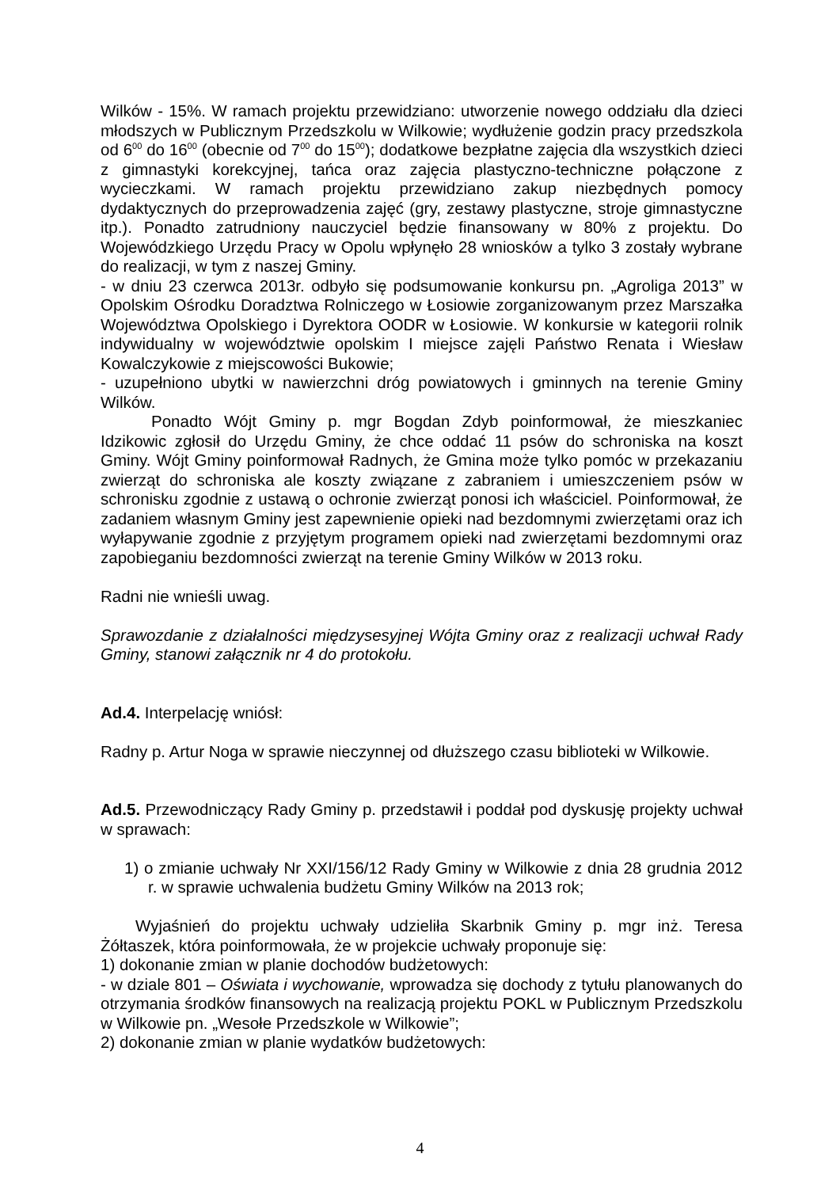Wilków - 15%. W ramach projektu przewidziano: utworzenie nowego oddziału dla dzieci młodszych w Publicznym Przedszkolu w Wilkowie; wydłużenie godzin pracy przedszkola od 6<sup>00</sup> do 16<sup>00</sup> (obecnie od 7<sup>00</sup> do 15<sup>00</sup>); dodatkowe bezpłatne zajęcia dla wszystkich dzieci z gimnastyki korekcyjnej, tańca oraz zajęcia plastyczno-techniczne połączone z wycieczkami. W ramach projektu przewidziano zakup niezbędnych pomocy dydaktycznych do przeprowadzenia zajęć (gry, zestawy plastyczne, stroje gimnastyczne itp.). Ponadto zatrudniony nauczyciel będzie finansowany w 80% z projektu. Do Wojewódzkiego Urzędu Pracy w Opolu wpłynęło 28 wniosków a tylko 3 zostały wybrane do realizacji, w tym z naszej Gminy.
- w dniu 23 czerwca 2013r. odbyło się podsumowanie konkursu pn. „Agroliga 2013” w Opolskim Ośrodku Doradztwa Rolniczego w Łosiowie zorganizowanym przez Marszałka Województwa Opolskiego i Dyrektora OODR w Łosiowie. W konkursie w kategorii rolnik indywidualny w województwie opolskim I miejsce zajęli Państwo Renata i Wiesław Kowalczykowie z miejscowości Bukowie;
- uzupełniono ubytki w nawierzchni dróg powiatowych i gminnych na terenie Gminy Wilków.
Ponadto Wójt Gminy p. mgr Bogdan Zdyb poinformował, że mieszkaniec Idzikowic zgłosił do Urzędu Gminy, że chce oddać 11 psów do schroniska na koszt Gminy. Wójt Gminy poinformował Radnych, że Gmina może tylko pomóc w przekazaniu zwierząt do schroniska ale koszty związane z zabraniem i umieszczeniem psów w schronisku zgodnie z ustawą o ochronie zwierząt ponosi ich właściciel. Poinformował, że zadaniem własnym Gminy jest zapewnienie opieki nad bezdomnymi zwierzętami oraz ich wyłapywanie zgodnie z przyjętym programem opieki nad zwierzętami bezdomnymi oraz zapobieganiu bezdomności zwierząt na terenie Gminy Wilków w 2013 roku.
Radni nie wnieśli uwag.
Sprawozdanie z działalności międzysesyjnej Wójta Gminy oraz z realizacji uchwał Rady Gminy, stanowi załącznik nr 4 do protokołu.
Ad.4. Interpelację wniósł:
Radny p. Artur Noga w sprawie nieczynnej od dłuższego czasu biblioteki w Wilkowie.
Ad.5. Przewodniczący Rady Gminy p. przedstawił i poddał pod dyskusję projekty uchwał w sprawach:
1) o zmianie uchwały Nr XXI/156/12 Rady Gminy w Wilkowie z dnia 28 grudnia 2012 r. w sprawie uchwalenia budżetu Gminy Wilków na 2013 rok;
Wyjaśnień do projektu uchwały udzieliła Skarbnik Gminy p. mgr inż. Teresa Żółtaszek, która poinformowała, że w projekcie uchwały proponuje się:
1) dokonanie zmian w planie dochodów budżetowych:
- w dziale 801 – Oświata i wychowanie, wprowadza się dochody z tytułu planowanych do otrzymania środków finansowych na realizacją projektu POKL w Publicznym Przedszkolu w Wilkowie pn. „Wesołe Przedszkole w Wilkowie”;
2) dokonanie zmian w planie wydatków budżetowych:
4